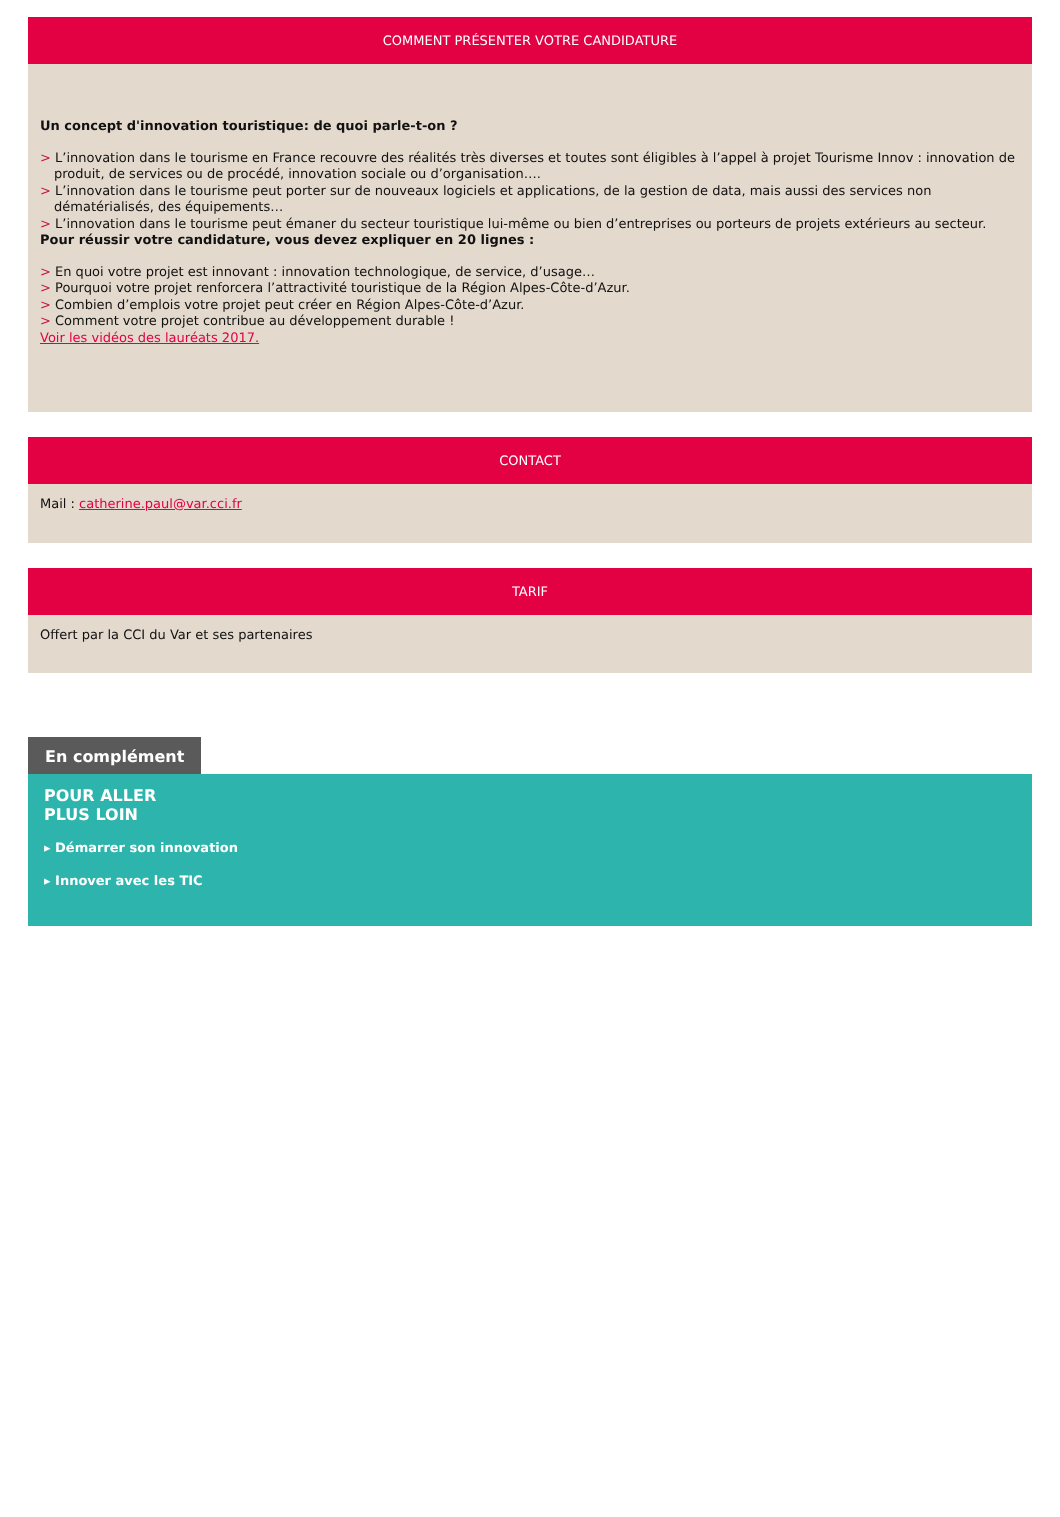COMMENT PRÉSENTER VOTRE CANDIDATURE
Un concept d'innovation touristique: de quoi parle-t-on ?
> L’innovation dans le tourisme en France recouvre des réalités très diverses et toutes sont éligibles à l’appel à projet Tourisme Innov : innovation de produit, de services ou de procédé, innovation sociale ou d’organisation….
> L’innovation dans le tourisme peut porter sur de nouveaux logiciels et applications, de la gestion de data, mais aussi des services non dématérialisés, des équipements…
> L’innovation dans le tourisme peut émaner du secteur touristique lui-même ou bien d’entreprises ou porteurs de projets extérieurs au secteur.
Pour réussir votre candidature, vous devez expliquer en 20 lignes :
> En quoi votre projet est innovant : innovation technologique, de service, d’usage…
> Pourquoi votre projet renforcera l’attractivité touristique de la Région Alpes-Côte-d’Azur.
> Combien d’emplois votre projet peut créer en Région Alpes-Côte-d’Azur.
> Comment votre projet contribue au développement durable !
Voir les vidéos des lauréats 2017.
CONTACT
Mail : catherine.paul@var.cci.fr
TARIF
Offert par la CCI du Var et ses partenaires
En complément
POUR ALLER
PLUS LOIN
▸ Démarrer son innovation
▸ Innover avec les TIC